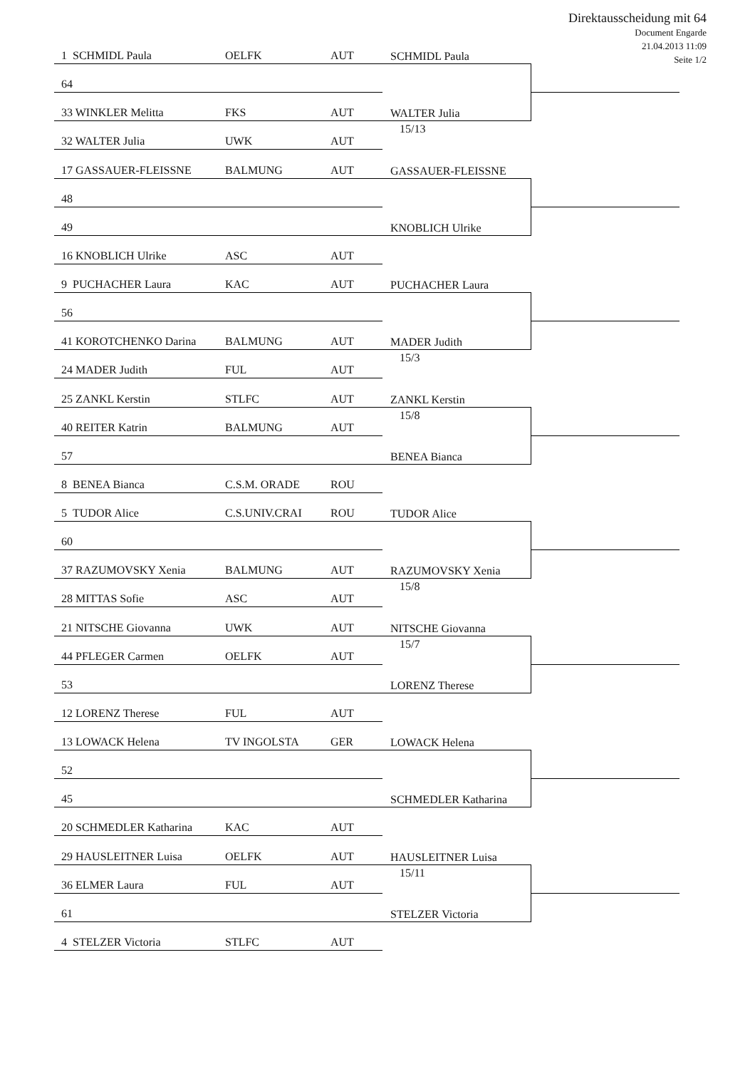1 SCHMIDL Paula OELFK AUT
64
33 WINKLER Melitta FKS AUT
32 WALTER Julia UWK AUT
SCHMIDL Paula
WALTER Julia
15/13
Direktausscheidung mit 64
Document Engarde
21.04.2013 11:09
Seite 1/2
17 GASSAUER-FLEISSNE BALMUNG AUT
48
49
16 KNOBLICH Ulrike ASC AUT
GASSAUER-FLEISSNE
KNOBLICH Ulrike
9 PUCHACHER Laura KAC AUT
56
41 KOROTCHENKO Darina BALMUNG AUT
24 MADER Judith FUL AUT
PUCHACHER Laura
MADER Judith
15/3
25 ZANKL Kerstin STLFC AUT
40 REITER Katrin BALMUNG AUT
57
8 BENEA Bianca C.S.M. ORADE ROU
ZANKL Kerstin
15/8
BENEA Bianca
5 TUDOR Alice C.S.UNIV.CRAI ROU
60
37 RAZUMOVSKY Xenia BALMUNG AUT
28 MITTAS Sofie ASC AUT
TUDOR Alice
RAZUMOVSKY Xenia
15/8
21 NITSCHE Giovanna UWK AUT
44 PFLEGER Carmen OELFK AUT
53
12 LORENZ Therese FUL AUT
NITSCHE Giovanna
15/7
LORENZ Therese
13 LOWACK Helena TV INGOLSTA GER
52
45
20 SCHMEDLER Katharina KAC AUT
LOWACK Helena
SCHMEDLER Katharina
29 HAUSLEITNER Luisa OELFK AUT
36 ELMER Laura FUL AUT
61
4 STELZER Victoria STLFC AUT
HAUSLEITNER Luisa
15/11
STELZER Victoria